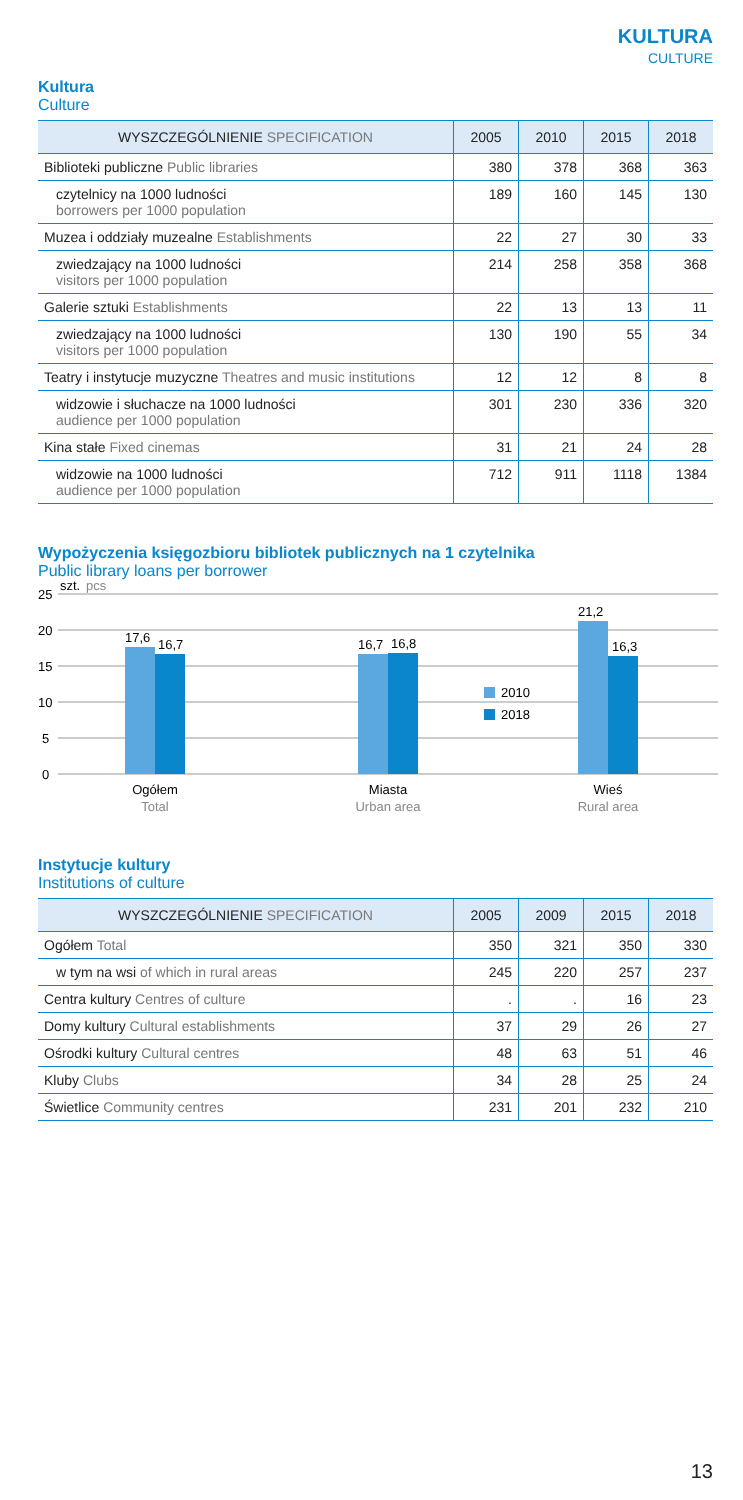KULTURA
CULTURE
Kultura
Culture
| WYSZCZEGÓLNIENIE SPECIFICATION | 2005 | 2010 | 2015 | 2018 |
| --- | --- | --- | --- | --- |
| Biblioteki publiczne Public libraries | 380 | 378 | 368 | 363 |
| czytelnicy na 1000 ludności borrowers per 1000 population | 189 | 160 | 145 | 130 |
| Muzea i oddziały muzealne Establishments | 22 | 27 | 30 | 33 |
| zwiedzający na 1000 ludności visitors per 1000 population | 214 | 258 | 358 | 368 |
| Galerie sztuki Establishments | 22 | 13 | 13 | 11 |
| zwiedzający na 1000 ludności visitors per 1000 population | 130 | 190 | 55 | 34 |
| Teatry i instytucje muzyczne Theatres and music institutions | 12 | 12 | 8 | 8 |
| widzowie i słuchacze na 1000 ludności audience per 1000 population | 301 | 230 | 336 | 320 |
| Kina stałe Fixed cinemas | 31 | 21 | 24 | 28 |
| widzowie na 1000 ludności audience per 1000 population | 712 | 911 | 1118 | 1384 |
Wypożyczenia księgozbioru bibliotek publicznych na 1 czytelnika
Public library loans per borrower
25
szt.
pcs
20
15
10
5
0
17,6
16,7
16,7
16,8
21,2
16,3
2010
2018
Ogółem
Total
Miasta
Urban area
Wieś
Rural area
Instytucje kultury
Institutions of culture
| WYSZCZEGÓLNIENIE SPECIFICATION | 2005 | 2009 | 2015 | 2018 |
| --- | --- | --- | --- | --- |
| Ogółem Total | 350 | 321 | 350 | 330 |
| w tym na wsi of which in rural areas | 245 | 220 | 257 | 237 |
| Centra kultury Centres of culture | . | . | 16 | 23 |
| Domy kultury Cultural establishments | 37 | 29 | 26 | 27 |
| Ośrodki kultury Cultural centres | 48 | 63 | 51 | 46 |
| Kluby Clubs | 34 | 28 | 25 | 24 |
| Świetlice Community centres | 231 | 201 | 232 | 210 |
13